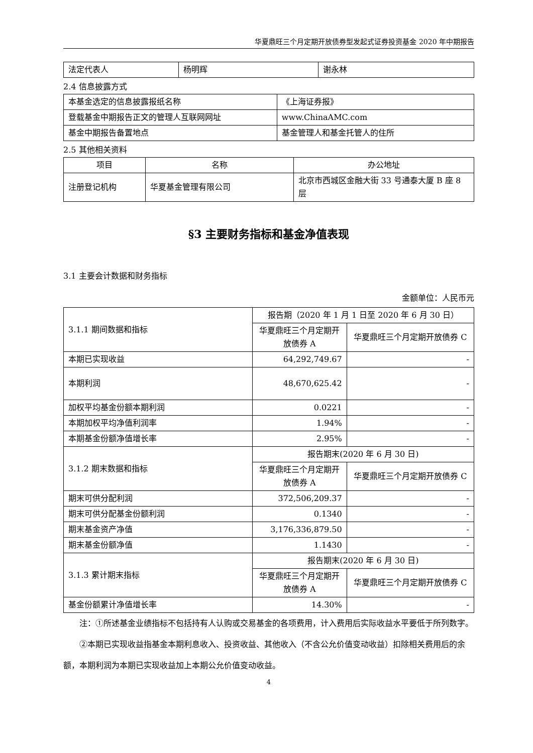华夏鼎旺三个月定期开放债券型发起式证券投资基金 2020 年中期报告
| 法定代表人 | 杨明辉 | 谢永林 |
2.4 信息披露方式
| 本基金选定的信息披露报纸名称 | 《上海证券报》 |
| 登载基金中期报告正文的管理人互联网网址 | www.ChinaAMC.com |
| 基金中期报告备置地点 | 基金管理人和基金托管人的住所 |
2.5 其他相关资料
| 项目 | 名称 | 办公地址 |
| --- | --- | --- |
| 注册登记机构 | 华夏基金管理有限公司 | 北京市西城区金融大街 33 号通泰大厦 B 座 8 层 |
§3 主要财务指标和基金净值表现
3.1 主要会计数据和财务指标
金额单位：人民币元
| 3.1.1 期间数据和指标 | 报告期（2020 年 1 月 1 日至 2020 年 6 月 30 日） | |
| | 华夏鼎旺三个月定期开放债券 A | 华夏鼎旺三个月定期开放债券 C |
| 本期已实现收益 | 64,292,749.67 | - |
| 本期利润 | 48,670,625.42 | - |
| 加权平均基金份额本期利润 | 0.0221 | - |
| 本期加权平均净值利润率 | 1.94% | - |
| 本期基金份额净值增长率 | 2.95% | - |
| 3.1.2 期末数据和指标 | 报告期末(2020 年 6 月 30 日) | |
| | 华夏鼎旺三个月定期开放债券 A | 华夏鼎旺三个月定期开放债券 C |
| 期末可供分配利润 | 372,506,209.37 | - |
| 期末可供分配基金份额利润 | 0.1340 | - |
| 期末基金资产净值 | 3,176,336,879.50 | - |
| 期末基金份额净值 | 1.1430 | - |
| 3.1.3 累计期末指标 | 报告期末(2020 年 6 月 30 日) | |
| | 华夏鼎旺三个月定期开放债券 A | 华夏鼎旺三个月定期开放债券 C |
| 基金份额累计净值增长率 | 14.30% | - |
注：①所述基金业绩指标不包括持有人认购或交易基金的各项费用，计入费用后实际收益水平要低于所列数字。
②本期已实现收益指基金本期利息收入、投资收益、其他收入（不含公允价值变动收益）扣除相关费用后的余额，本期利润为本期已实现收益加上本期公允价值变动收益。
4